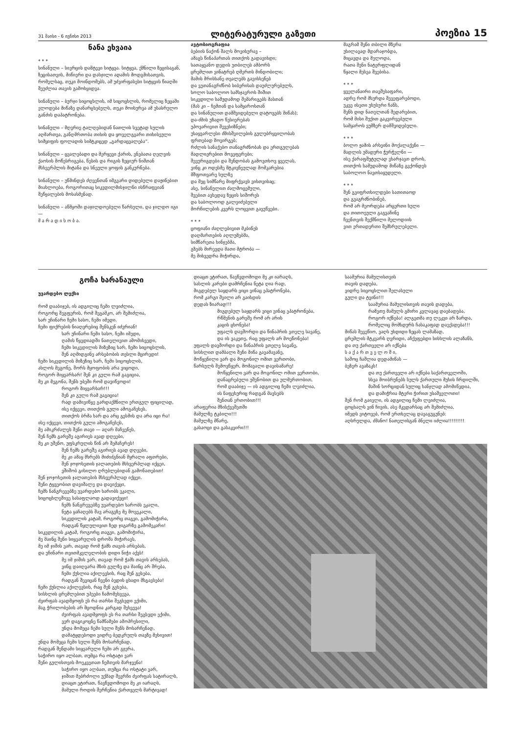31 მაისი - 6 ივნისი 2013 ლიტერატურული გაზეთი პოეზია 15
ნანა ეხვაია
* * *
სინანული – სივრცის დამტევი სიტყვა. სიტყვა, ქმნილი ზეცისაგან, ზეცისათვის, მიწიერი და დასჯილი ადამის მოდგმისათვის, რომელსაც, თუკი მოინდომებს, ამ უძვირფასესი სიტყვის წიაღში შეუძლია თავის გამოსყიდვა.
სინანული – ბურჯი სიცოცხლის, იმ სიცოცხლის, რომელიც ზეცაში ელოდება მიწაზე დანარცხებულს, თუკი მოისურვა ამ უსასრულო განძის დაპატრონება.
სინანული – მღვრიე ტალღებიდან ნათლის სვეტად სულის აღმართვა, განღმრთობა თიხის და ყოველგვარი თიხისეული სიმყიფის ფოლადის სიმტკიცედ „გარდაცვალება“.
სინანული – ცვალებადი და მერყევი ქარის, ვნებათა ღელვის ქაოსის მოწესრიგება, წესის და რიგის ზეციურ ნიშთან მსხვერპლის მიტანა და სნეული ყოფის განკურნება.
სინანული – უწმინდეს ძღვენთან იმგვარი დიდებული დაჟინებით მიახლოება, როგორითაც სიკვდილმისჯილნი ისწრაფვიან შეწყალების მოსასმენად.
სინანული – აწმყოში დაჯილდოებული წარსული, და ჯილდო იგი —
მ ა რ ა დ ი ს ო ბ ა.
ავტობიოგრაფია
ბებიის ნაქონ შალს მოვიხურავ –
ამაგს წინაპართას თითქოს გადავიხდი;
სათაყვანო დედის უთბილეს ამბორს
ცრემლით ვინატრებ ღმერთს მინდობილი;
მამის მრისხანე თვალებს გავიხსენებ
და ვუთანაგრძნობ სიბერისას დაუძლურებულს,
ხოლო საბოლოო სამსჯავროს შიშით
სიკვდილი სამუდამოდ შემარიგებს მასთან
(მას კი – ჩემთან და სამყაროსთან
და სინანულით დამშვიდებული დატოვებს მიწას);
და-ძმის უზადო წესიერებას
უპოვარივით შევეხიზნები;
უსაყვარლესი ძმისშვილების გულუბრყვილობას
ფრთებად მოვირგებ;
რძლის სანაქებო თანაგრძნობას და ერთგულებას
მადლიერებით მოვეფერები;
შევურიგდები და შენდობას გამოვთხოვ ყველას,
ვინც კი ოდესმე მტკივნეულად მომკარებია
მშფოთვარე სულზე
და მეც სიმწარე მიფრქვავს ვისთვისაც;
ასე, სინანულით ძალმოცემული,
შვებით ავხედავ ზეცის სიშორეს
და საბოლოოდ გალეიძებული
მორჩილების კვერს ლოცვით გავუწვები.
* * *
ცოფიანი ძაღლებივით მკბინეს
დაღმართების აღლუმებმა,
სიმწარეთა ხინჯებმა,
გზებს მირევდა მათი მტრობა —
მე მიხვედრა მიჭირდა,
მაგრამ შენი თბილი მზერა
უხილავად მდარაჯობდა,
მიცავდა და მელოდა,
რათა შენი ნატერფლიდან
წყალი მესვა შვებისა.
* * *
ყველანაირი თავშესაფარი,
ადრე რომ მსურდა შევეფარებოდი,
უკვე ისეთი უსუსური ჩანს,
შენს დიდ ნათელთან შედარებით,
რომ მისი შუქით გაკვირვებული
სამყაროს ვუმზერ დამშვიდებული.
* * *
ბოლო ჟამის არხეინი მოქალაქენი —
მადლის უმადური ჭურჭელნი —
ისე ქარაფშუტულად ვხარჯავთ დროს,
თითქოს სამუდამოდ მიწაზე გვქონდეს
საბოლოო ნავთსაყუდელი.
* * *
შენ გვიფრთხილდები სათითაოდ
და გვაგრძნობინებ,
რომ არ მეორდება არცერთი სული
და თითოეული გაგვაჩინე
ჩვენთვის შექმნილი მელოდიის
ვით ერთადერთი შემსრულებელი.
გოჩა ხარანაული
უვარდებო ლექსი
რომ დააბიჯებ, ის ადგილიც ჩემი ლვიძლია,
როგორც შეგფერის, რომ შეგამკო, არ შემიძლია,
ხარ უჩინარი ჩემი სასო, ჩემი იმედი.
ჩემი ფიქრების ნიაღვრებიც შენსკენ იძვრიან!
ხარ უჩინარი ჩემი სასო, ჩემი იმედი,
ღამის წყვდიადში ნათელივით ამომიხვედი,
ჩემი სიკვდილის მიზეზიც ხარ, ჩემი სიცოცხლის,
შენ აღმიდგინე არსებობის თესლი მცირედი!
ჩემი სიკვდილის მიზეზიც ხარ, ჩემი სიცოცხლის,
ახლოს მეგონე, შორს მყოფობის არა ვიცოდი,
როგორ მიყვარხარ! შენ კი გული რამ გაგიცია,
მე კი მეგონა, შენს უბეში რომ დავიწვოდი!
როგორ მიყვარხარ!!!
შენ კი გული რამ გაგიცია!
რად დამივიწყე გარდაქმნილი ერთგულ ფიცილად,
ისე იქცევი, თითქოს გული ამოგაჩეხეს,
თითქოს ბრმა ხარ და არც გესმის და არა იცი რა!
ისე იქცევი, თითქოს გული ამოგაჩეხეს,
მე ამიკრძალეს შენი თავი — აღარ მაჩვენეს,
შენ ჩემს გარეშე აგირიეს ავად დღეები,
მე კი უშენო, უფსკრულის წინ არ შემაჩერეს!
შენ ჩემს გარეშე აგირიეს ავად დღეები,
მე კი ამაყ მხრებს მიძიძგნიან მყრალი აფთრები,
შენ ჯოჯოხეთის ჯალათების მსხვერპლად იქცეი,
ვშიშობ გიხილო ღრუბლებიდან გამონათებით!
შენ ჯოჯოხეთის ჯალათების მსხვერპლად იქცეი.
შენი ტყვეობით დავიშალე და დავიქეცი,
ჩემს ნანგრევებზე უვარდებო ხარობს ეკალი,
სიცოცხლეშივე სასაფლაოდ გადავიქეცი!
ჩემს ნანგრევებზე უვარდებო ხარობს ეკალი,
ნეტა ყაჩაღებს შავ არაგვზე მე მოვეკალი,
სიკვდილის კატამ, როგორც თაგვი, გამომიჭირა,
რადგან წყლულივით ზედ ჯიგარზე გამომეკარი!
სიკვდილის კატამ, როგორც თაგვი, გამომიჭირა,
მე მაინც შენი სიყვარულის დროშა მიჭირავს,
მე იმ ჯიშის ვარ, თავად რომ ჭამს თავის არსებას,
და უჩინარი თვითმკვლელობის დიდი ნიჭი აქვს!
მე იმ ჯიშის ვარ, თავად რომ ჭამს თავის არსებას,
ვინც დაიღვარა მზის გულზე და მაინც არ შრება,
ჩემი ქუსლია აქილევსის, რაც შენ გეხება,
რადგან შევიცან ჩვენი ბედის ცხადი მსგავსება!
ჩემი ქუსლია აქილევსის, რაც შენ გეხება,
სისხლის ცრემლებით უპეები ჩამომეხვევა,
ძვირფას ავადმყოფს ეს რა თარსი შეგხვდი ექიმი,
მაგ ჭრილობების არ მცოდნია კარგად შეხვევა!
ძვირფას ავადმყოფს ეს რა თარსი შეგხვდი ექიმი,
ვერ დაგიკოცნე წამწამები ამოპრეხილი,
უნდა მომეცა ჩემი სული შენს მოსარჩენად,
დამატყდებოდი ვიდრე ბედკრულს თავზე მეხივით!
უნდა მომეცა ჩემი სული შენს მოსარჩენად,
რადგან შენდამი სიყვარული ჩემი არ გჯერა,
საჭირო იყო ალბათ, თუმცა რა ოსტატი ვარ
შენი გულისთვის მოეკვეთათ ჩემთვის მარჯვენა!
საჭირო იყო ალბათ, თუმცა რა ოსტატი ვარ,
ჯიშით მებრძოლი უქმად შევრჩი ძვირფას სატირალს,
დიაცთ ეტირათ, წავწვდომოდი მე კი იარაღს,
მამული როდის შერჩენია ქართველს მარტივად!
დიაცთ ეტირათ, წავწვდომოდი მე კი იარაღს,
სახლის კარები დამრჩენია ნეტა ღია რად,
მიგდებულ საყდარს ვიცი ვინაც ეპატრონება,
რომ კარგი შვილი არ გაიხდის
დედას ზიარად!!!
მიგდებულ საყდარს ვიცი ვინაც ეპატრონება,
რწმენის გარეშე რომ არ არის
კაცის ცხონება!
უფალს დავშორდი და წინაპრის ვთელე სავანე,
და ის ვაკეთე, რაც უფალს არ მოეწონება!
უფალს დავშორდი და წინაპრის ვთელე სავანე,
სისხლით დამბალი შენი მიწა გავამავანე,
მოწყენილი ვარ და მოგონილ ომით ვერთობი,
წარსულს შემოვწყერ, მომავალი დავისამარე!
მოწყენილი ვარ და მოგონილ ომით ვერთობი,
დანაცრებული უშენობით და ულმერთობით,
რომ დააბიჯე — ის ადგილიც ჩემი ლვიძლია,
ის ნაფეხურიც რადგან მავსებს
შენთან ერთობით!!!
არაფერია მზისქვეშეთში
მამულზე ტკბილი!!!
მამულზე მწარე,
გასაოცი და გასაკვირი!!!
საამურია მამულისთვის
თავის დადება,
ვიდრე სიცოცხლით შელახული
გული და ტვინი!!!
საამურია მამულისთვის თავის დადება,
რამეთუ მამულს გმირი კვლავაც დაებადება,
როგორ იქნება! ალგეთმა თუ ლეკვი არ ზარდა,
რომელიც მომხდურს ჩასაკაფად დაექადება!!!
მიწას შევეწიო, ვაღს უხდიდი ზეცას ლამაზად,
ცრემლის მტკვარს ღვრიდი, აჩქეფებდი სისხლის ალაზანს,
და თუ ქართველი არ იქნება
ს ა ქ ა რ თ ვ ე ლ ო შ ი,
საშოც ჩაშლია დედამიწას —
ბეზერ ავაზაკს!
და თუ ქართველი არ იქნება საქართველოში,
სხვა მოიბრუნებს სულს ქართული მუხის ჩრდილში,
მაშინ ხორციდან სულიც ხანჯლად ამომიწვდია,
და დამიჭრია მტერი ჭირით უსაშველოთი!
შენ რომ გაივლი, ის ადგილიც ჩემი ლვიძლია,
ცოცხალს ვინ ჩივის, ასე მკვდარსაც არ შემიძლია,
იმედს ვიტოვებ, რომ ერთხელაც დავაგუგუნებ:
აღსრულდა, ძმანო! ნათელისგან ბნელი იძლია!!!!!!!!!